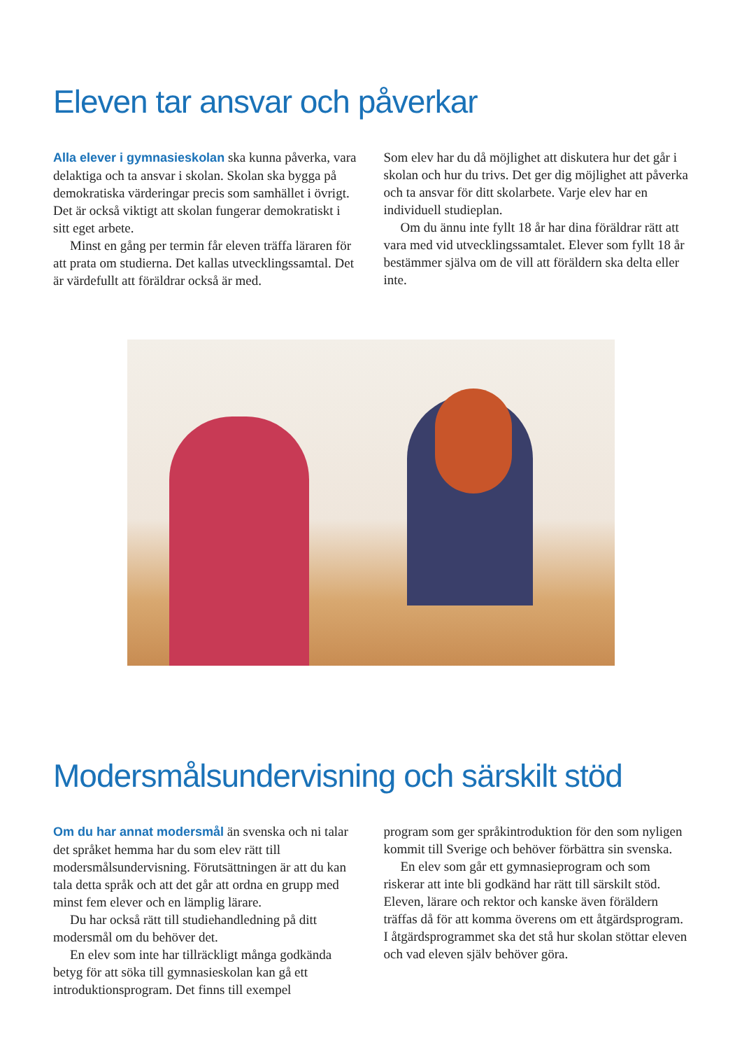Eleven tar ansvar och påverkar
Alla elever i gymnasieskolan ska kunna påverka, vara delaktiga och ta ansvar i skolan. Skolan ska bygga på demokratiska värderingar precis som samhället i övrigt. Det är också viktigt att skolan fungerar demokratiskt i sitt eget arbete.
Minst en gång per termin får eleven träffa läraren för att prata om studierna. Det kallas utvecklingssamtal. Det är värdefullt att föräldrar också är med.
Som elev har du då möjlighet att diskutera hur det går i skolan och hur du trivs. Det ger dig möjlighet att påverka och ta ansvar för ditt skolarbete. Varje elev har en individuell studieplan.
Om du ännu inte fyllt 18 år har dina föräldrar rätt att vara med vid utvecklingssamtalet. Elever som fyllt 18 år bestämmer själva om de vill att föräldern ska delta eller inte.
Modersmålsundervisning och särskilt stöd
Om du har annat modersmål än svenska och ni talar det språket hemma har du som elev rätt till modersmålsundervisning. Förutsättningen är att du kan tala detta språk och att det går att ordna en grupp med minst fem elever och en lämplig lärare.
Du har också rätt till studiehandledning på ditt modersmål om du behöver det.
En elev som inte har tillräckligt många godkända betyg för att söka till gymnasieskolan kan gå ett introduktionsprogram. Det finns till exempel
program som ger språkintroduktion för den som nyligen kommit till Sverige och behöver förbättra sin svenska.
En elev som går ett gymnasieprogram och som riskerar att inte bli godkänd har rätt till särskilt stöd. Eleven, lärare och rektor och kanske även föräldern träffas då för att komma överens om ett åtgärdsprogram. I åtgärdsprogrammet ska det stå hur skolan stöttar eleven och vad eleven själv behöver göra.